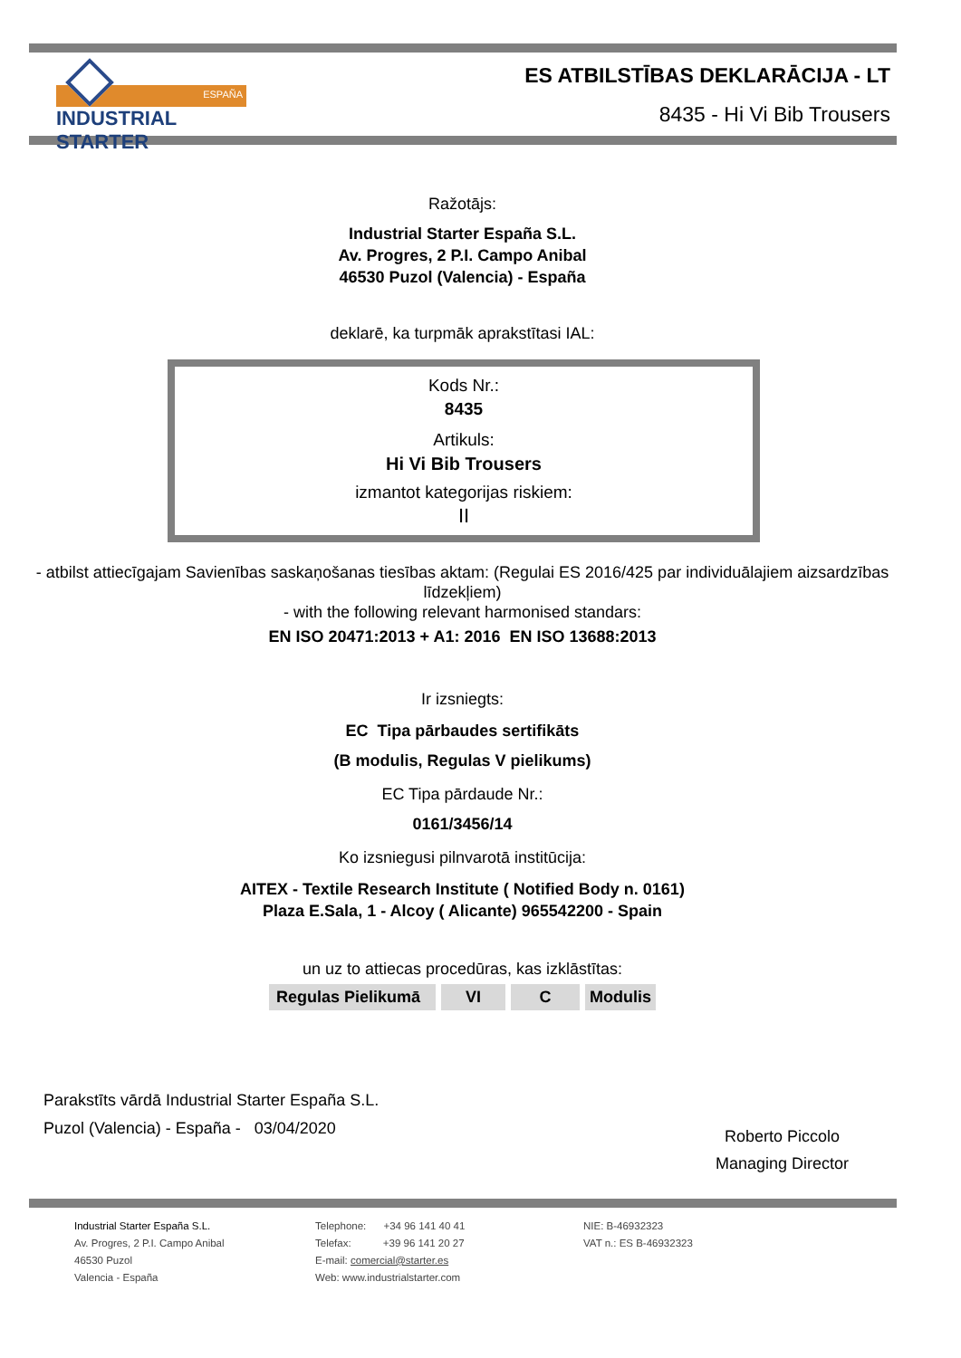ESPAÑA
INDUSTRIAL STARTER
ES ATBILSTĪBAS DEKLARĀCIJA - LT
8435 - Hi Vi Bib Trousers
Ražotājs:
Industrial Starter España S.L.
Av. Progres, 2 P.I. Campo Anibal
46530 Puzol (Valencia) - España
deklarē, ka turpmāk aprakstītasi IAL:
Kods Nr.:
8435
Artikuls:
Hi Vi Bib Trousers
izmantot kategorijas riskiem:
II
- atbilst attiecīgajam Savienības saskaņošanas tiesības aktam: (Regulai ES 2016/425 par individuālajiem aizsardzības līdzekļiem)
- with the following relevant harmonised standars:
EN ISO 20471:2013 + A1: 2016 EN ISO 13688:2013
Ir izsniegts:
EC Tipa pārbaudes sertifikāts
(B modulis, Regulas V pielikums)
EC Tipa pārdaude Nr.:
0161/3456/14
Ko izsniegusi pilnvarotā institūcija:
AITEX - Textile Research Institute ( Notified Body n. 0161)
Plaza E.Sala, 1 - Alcoy ( Alicante) 965542200 - Spain
un uz to attiecas procedūras, kas izklāstītas:
Regulas Pielikumā VI C Modulis
Parakstīts vārdā Industrial Starter España S.L.
Puzol (Valencia) - España - 03/04/2020
Roberto Piccolo
Managing Director
Industrial Starter España S.L.
Av. Progres, 2 P.I. Campo Anibal
46530 Puzol
Valencia - España
Telephone: +34 96 141 40 41
Telefax: +39 96 141 20 27
E-mail: comercial@starter.es
Web: www.industrialstarter.com
NIE: B-46932323
VAT n.: ES B-46932323